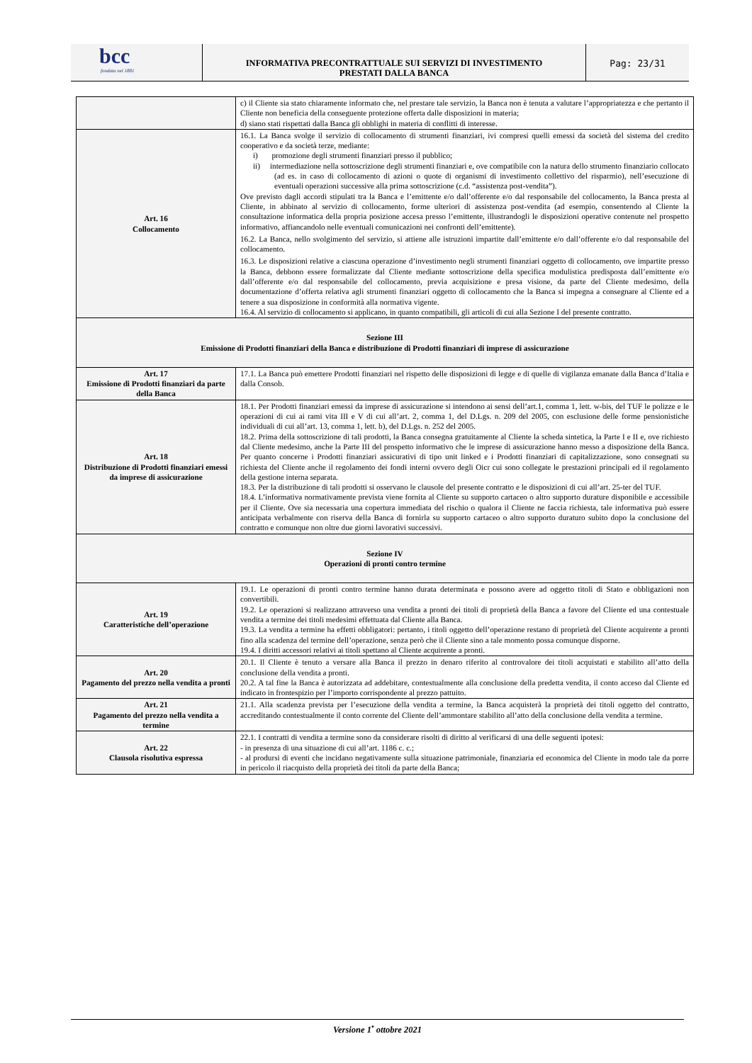bcc
fondata nel 1881
INFORMATIVA PRECONTRATTUALE SUI SERVIZI DI INVESTIMENTO
PRESTATI DALLA BANCA
Pag: 23/31
| | c) il Cliente sia stato chiaramente informato che, nel prestare tale servizio, la Banca non è tenuta a valutare l’appropriatezza e che pertanto il Cliente non beneficia della conseguente protezione offerta dalle disposizioni in materia; d) siano stati rispettati dalla Banca gli obblighi in materia di conflitti di interesse. |
| Art. 16 Collocamento | 16.1. La Banca svolge il servizio di collocamento di strumenti finanziari, ivi compresi quelli emessi da società del sistema del credito cooperativo e da società terze, mediante: i) promozione degli strumenti finanziari presso il pubblico; ii) intermediazione nella sottoscrizione degli strumenti finanziari e, ove compatibile con la natura dello strumento finanziario collocato (ad es. in caso di collocamento di azioni o quote di organismi di investimento collettivo del risparmio), nell’esecuzione di eventuali operazioni successive alla prima sottoscrizione (c.d. “assistenza post-vendita”). Ove previsto dagli accordi stipulati tra la Banca e l’emittente e/o dall’offerente e/o dal responsabile del collocamento, la Banca presta al Cliente, in abbinato al servizio di collocamento, forme ulteriori di assistenza post-vendita (ad esempio, consentendo al Cliente la consultazione informatica della propria posizione accesa presso l’emittente, illustrandogli le disposizioni operative contenute nel prospetto informativo, affiancandolo nelle eventuali comunicazioni nei confronti dell’emittente). 16.2. La Banca, nello svolgimento del servizio, si attiene alle istruzioni impartite dall’emittente e/o dall’offerente e/o dal responsabile del collocamento. 16.3. Le disposizioni relative a ciascuna operazione d’investimento negli strumenti finanziari oggetto di collocamento, ove impartite presso la Banca, debbono essere formalizzate dal Cliente mediante sottoscrizione della specifica modulistica predisposta dall’emittente e/o dall’offerente e/o dal responsabile del collocamento, previa acquisizione e presa visione, da parte del Cliente medesimo, della documentazione d’offerta relativa agli strumenti finanziari oggetto di collocamento che la Banca si impegna a consegnare al Cliente ed a tenere a sua disposizione in conformità alla normativa vigente. 16.4. Al servizio di collocamento si applicano, in quanto compatibili, gli articoli di cui alla Sezione I del presente contratto. |
| Sezione III Emissione di Prodotti finanziari della Banca e distribuzione di Prodotti finanziari di imprese di assicurazione | |
| Art. 17 Emissione di Prodotti finanziari da parte della Banca | 17.1. La Banca può emettere Prodotti finanziari nel rispetto delle disposizioni di legge e di quelle di vigilanza emanate dalla Banca d’Italia e dalla Consob. |
| Art. 18 Distribuzione di Prodotti finanziari emessi da imprese di assicurazione | 18.1. Per Prodotti finanziari emessi da imprese di assicurazione si intendono ai sensi dell’art.1, comma 1, lett. w-bis, del TUF le polizze e le operazioni di cui ai rami vita III e V di cui all’art. 2, comma 1, del D.Lgs. n. 209 del 2005, con esclusione delle forme pensionistiche individuali di cui all’art. 13, comma 1, lett. b), del D.Lgs. n. 252 del 2005. 18.2. Prima della sottoscrizione di tali prodotti, la Banca consegna gratuitamente al Cliente la scheda sintetica, la Parte I e II e, ove richiesto dal Cliente medesimo, anche la Parte III del prospetto informativo che le imprese di assicurazione hanno messo a disposizione della Banca. Per quanto concerne i Prodotti finanziari assicurativi di tipo unit linked e i Prodotti finanziari di capitalizzazione, sono consegnati su richiesta del Cliente anche il regolamento dei fondi interni ovvero degli Oicr cui sono collegate le prestazioni principali ed il regolamento della gestione interna separata. 18.3. Per la distribuzione di tali prodotti si osservano le clausole del presente contratto e le disposizioni di cui all’art. 25-ter del TUF. 18.4. L’informativa normativamente prevista viene fornita al Cliente su supporto cartaceo o altro supporto durature disponibile e accessibile per il Cliente. Ove sia necessaria una copertura immediata del rischio o qualora il Cliente ne faccia richiesta, tale informativa può essere anticipata verbalmente con riserva della Banca di fornirla su supporto cartaceo o altro supporto duraturo subito dopo la conclusione del contratto e comunque non oltre due giorni lavorativi successivi. |
| Sezione IV Operazioni di pronti contro termine | |
| Art. 19 Caratteristiche dell’operazione | 19.1. Le operazioni di pronti contro termine hanno durata determinata e possono avere ad oggetto titoli di Stato e obbligazioni non convertibili. 19.2. Le operazioni si realizzano attraverso una vendita a pronti dei titoli di proprietà della Banca a favore del Cliente ed una contestuale vendita a termine dei titoli medesimi effettuata dal Cliente alla Banca. 19.3. La vendita a termine ha effetti obbligatori: pertanto, i titoli oggetto dell’operazione restano di proprietà del Cliente acquirente a pronti fino alla scadenza del termine dell’operazione, senza però che il Cliente sino a tale momento possa comunque disporne. 19.4. I diritti accessori relativi ai titoli spettano al Cliente acquirente a pronti. |
| Art. 20 Pagamento del prezzo nella vendita a pronti | 20.1. Il Cliente è tenuto a versare alla Banca il prezzo in denaro riferito al controvalore dei titoli acquistati e stabilito all’atto della conclusione della vendita a pronti. 20.2. A tal fine la Banca è autorizzata ad addebitare, contestualmente alla conclusione della predetta vendita, il conto acceso dal Cliente ed indicato in frontespizio per l’importo corrispondente al prezzo pattuito. |
| Art. 21 Pagamento del prezzo nella vendita a termine | 21.1. Alla scadenza prevista per l’esecuzione della vendita a termine, la Banca acquisterà la proprietà dei titoli oggetto del contratto, accreditando contestualmente il conto corrente del Cliente dell’ammontare stabilito all’atto della conclusione della vendita a termine. |
| Art. 22 Clausola risolutiva espressa | 22.1. I contratti di vendita a termine sono da considerare risolti di diritto al verificarsi di una delle seguenti ipotesi: - in presenza di una situazione di cui all’art. 1186 c. c.; - al prodursi di eventi che incidano negativamente sulla situazione patrimoniale, finanziaria ed economica del Cliente in modo tale da porre in pericolo il riacquisto della proprietà dei titoli da parte della Banca; |
Versione 1<sup>•</sup> ottobre 2021